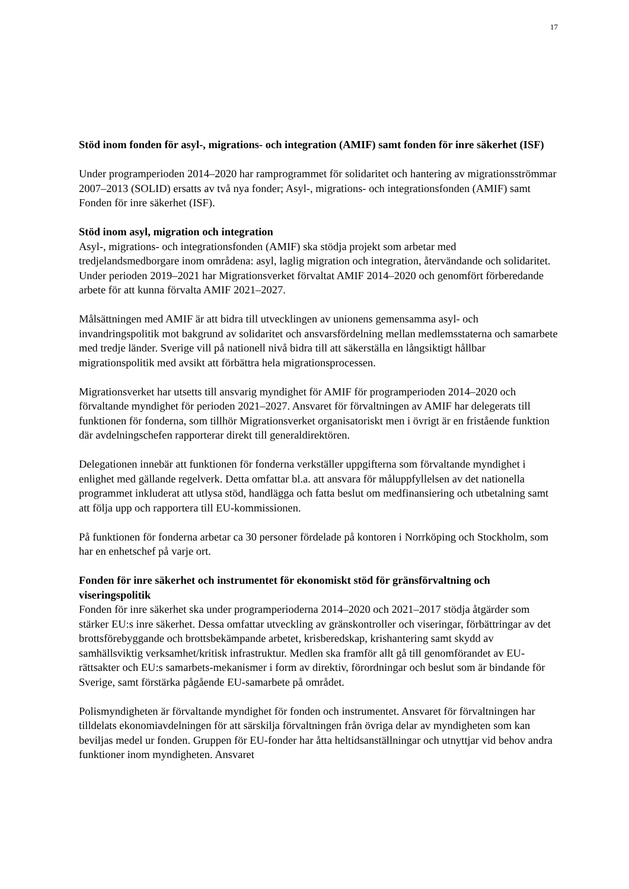17
Stöd inom fonden för asyl-, migrations- och integration (AMIF) samt fonden för inre säkerhet (ISF)
Under programperioden 2014–2020 har ramprogrammet för solidaritet och hantering av migrationsströmmar 2007–2013 (SOLID) ersatts av två nya fonder; Asyl-, migrations- och integrationsfonden (AMIF) samt Fonden för inre säkerhet (ISF).
Stöd inom asyl, migration och integration
Asyl-, migrations- och integrationsfonden (AMIF) ska stödja projekt som arbetar med tredjelandsmedborgare inom områdena: asyl, laglig migration och integration, återvändande och solidaritet. Under perioden 2019–2021 har Migrationsverket förvaltat AMIF 2014–2020 och genomfört förberedande arbete för att kunna förvalta AMIF 2021–2027.
Målsättningen med AMIF är att bidra till utvecklingen av unionens gemensamma asyl- och invandringspolitik mot bakgrund av solidaritet och ansvarsfördelning mellan medlemsstaterna och samarbete med tredje länder. Sverige vill på nationell nivå bidra till att säkerställa en långsiktigt hållbar migrationspolitik med avsikt att förbättra hela migrationsprocessen.
Migrationsverket har utsetts till ansvarig myndighet för AMIF för programperioden 2014–2020 och förvaltande myndighet för perioden 2021–2027. Ansvaret för förvaltningen av AMIF har delegerats till funktionen för fonderna, som tillhör Migrationsverket organisatoriskt men i övrigt är en fristående funktion där avdelningschefen rapporterar direkt till generaldirektören.
Delegationen innebär att funktionen för fonderna verkställer uppgifterna som förvaltande myndighet i enlighet med gällande regelverk. Detta omfattar bl.a. att ansvara för måluppfyllelsen av det nationella programmet inkluderat att utlysa stöd, handlägga och fatta beslut om medfinansiering och utbetalning samt att följa upp och rapportera till EU-kommissionen.
På funktionen för fonderna arbetar ca 30 personer fördelade på kontoren i Norrköping och Stockholm, som har en enhetschef på varje ort.
Fonden för inre säkerhet och instrumentet för ekonomiskt stöd för gränsförvaltning och viseringspolitik
Fonden för inre säkerhet ska under programperioderna 2014–2020 och 2021–2017 stödja åtgärder som stärker EU:s inre säkerhet. Dessa omfattar utveckling av gränskontroller och viseringar, förbättringar av det brottsförebyggande och brottsbekämpande arbetet, krisberedskap, krishantering samt skydd av samhällsviktig verksamhet/kritisk infrastruktur. Medlen ska framför allt gå till genomförandet av EU-rättsakter och EU:s samarbets-mekanismer i form av direktiv, förordningar och beslut som är bindande för Sverige, samt förstärka pågående EU-samarbete på området.
Polismyndigheten är förvaltande myndighet för fonden och instrumentet. Ansvaret för förvaltningen har tilldelats ekonomiavdelningen för att särskilja förvaltningen från övriga delar av myndigheten som kan beviljas medel ur fonden. Gruppen för EU-fonder har åtta heltidsanställningar och utnyttjar vid behov andra funktioner inom myndigheten. Ansvaret